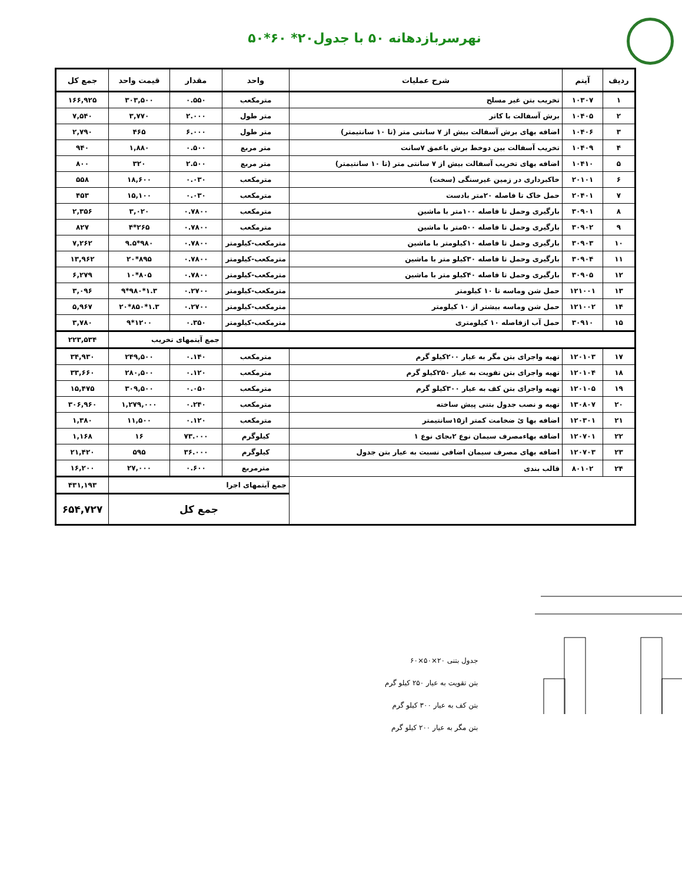نهرسربازدهانه ۵۰ با جدول۲۰* ۶۰*۵۰
| ردیف | آیتم | شرح عملیات | واحد | مقدار | قیمت واحد | جمع کل |
| --- | --- | --- | --- | --- | --- | --- |
| ۱ | ۱۰۳۰۷ | تخریب بتن غیر مسلح | مترمکعب | ۰.۵۵۰ | ۳۰۳,۵۰۰ | ۱۶۶,۹۲۵ |
| ۲ | ۱۰۴۰۵ | برش آسفالت با کاتر | متر طول | ۲.۰۰۰ | ۳,۷۷۰ | ۷,۵۴۰ |
| ۳ | ۱۰۴۰۶ | اضافه بهای برش آسفالت بیش از ۷ سانتی متر (تا ۱۰ سانتیمتر) | متر طول | ۶.۰۰۰ | ۴۶۵ | ۲,۷۹۰ |
| ۴ | ۱۰۴۰۹ | تخریب آسفالت بین دوخط برش باعمق ۷سانت | متر مربع | ۰.۵۰۰ | ۱,۸۸۰ | ۹۴۰ |
| ۵ | ۱۰۴۱۰ | اضافه بهای تخریب آسفالت بیش از ۷ سانتی متر (تا ۱۰ سانتیمتر) | متر مربع | ۲.۵۰۰ | ۳۲۰ | ۸۰۰ |
| ۶ | ۲۰۱۰۱ | خاکبرداری در زمین غیرسنگی (سخت) | مترمکعب | ۰.۰۳۰ | ۱۸,۶۰۰ | ۵۵۸ |
| ۷ | ۲۰۴۰۱ | حمل خاک تا فاصله ۲۰متر بادست | مترمکعب | ۰.۰۳۰ | ۱۵,۱۰۰ | ۴۵۳ |
| ۸ | ۳۰۹۰۱ | بارگیری وحمل تا فاصله ۱۰۰متر با ماشین | مترمکعب | ۰.۷۸۰۰ | ۳,۰۲۰ | ۲,۳۵۶ |
| ۹ | ۳۰۹۰۲ | بارگیری وحمل تا فاصله ۵۰۰متر با ماشین | مترمکعب | ۰.۷۸۰۰ | ۲۶۵*۴ | ۸۲۷ |
| ۱۰ | ۳۰۹۰۳ | بارگیری وحمل تا فاصله ۱۰کیلومتر با ماشین | مترمکعب-کیلومتر | ۰.۷۸۰۰ | ۹۸۰*۹.۵ | ۷,۲۶۲ |
| ۱۱ | ۳۰۹۰۴ | بارگیری وحمل تا فاصله ۳۰کیلو متر با ماشین | مترمکعب-کیلومتر | ۰.۷۸۰۰ | ۸۹۵*۲۰ | ۱۳,۹۶۲ |
| ۱۲ | ۳۰۹۰۵ | بارگیری وحمل تا فاصله ۴۰کیلو متر با ماشین | مترمکعب-کیلومتر | ۰.۷۸۰۰ | ۸۰۵*۱۰ | ۶,۲۷۹ |
| ۱۳ | ۱۲۱۰۰۱ | حمل شن وماسه تا ۱۰ کیلومتر | مترمکعب-کیلومتر | ۰.۲۷۰۰ | ۱.۳*۹۸۰*۹ | ۳,۰۹۶ |
| ۱۴ | ۱۲۱۰۰۲ | حمل شن وماسه بیشتر از ۱۰ کیلومتر | مترمکعب-کیلومتر | ۰.۲۷۰۰ | ۱.۳*۸۵۰*۲۰ | ۵,۹۶۷ |
| ۱۵ | ۳۰۹۱۰ | حمل آب ازفاصله ۱۰ کیلومتری | مترمکعب-کیلومتر | ۰.۳۵۰ | ۱۲۰۰*۹ | ۳,۷۸۰ |
| | | | | جمع آیتمهای تخریب | | ۲۲۳,۵۳۴ |
| ۱۷ | ۱۲۰۱۰۳ | تهیه واجرای بتن مگر به عیار ۲۰۰کیلو گرم | مترمکعب | ۰.۱۴۰ | ۲۴۹,۵۰۰ | ۳۴,۹۳۰ |
| ۱۸ | ۱۲۰۱۰۴ | تهیه واجرای بتن تقویت به عیار ۲۵۰کیلو گرم | مترمکعب | ۰.۱۲۰ | ۲۸۰,۵۰۰ | ۳۳,۶۶۰ |
| ۱۹ | ۱۲۰۱۰۵ | تهیه واجرای بتن کف به عیار ۳۰۰کیلو گرم | مترمکعب | ۰.۰۵۰ | ۳۰۹,۵۰۰ | ۱۵,۴۷۵ |
| ۲۰ | ۱۳۰۸۰۷ | تهیه و نصب جدول بتنی پیش ساخته | مترمکعب | ۰.۲۴۰ | ۱,۲۷۹,۰۰۰ | ۳۰۶,۹۶۰ |
| ۲۱ | ۱۲۰۳۰۱ | اضافه بها ئ ضخامت کمتر از۱۵سانتیمتر | مترمکعب | ۰.۱۲۰ | ۱۱,۵۰۰ | ۱,۳۸۰ |
| ۲۲ | ۱۲۰۷۰۱ | اضافه بهاءمصرف سیمان نوع ۲بجای نوع ۱ | کیلوگرم | ۷۳.۰۰۰ | ۱۶ | ۱,۱۶۸ |
| ۲۳ | ۱۲۰۷۰۳ | اضافه بهای مصرف سیمان اضافی نسبت به عیار بتن جدول | کیلوگرم | ۳۶.۰۰۰ | ۵۹۵ | ۲۱,۴۲۰ |
| ۲۴ | ۸۰۱۰۲ | قالب بندی | مترمربع | ۰.۶۰۰ | ۲۷,۰۰۰ | ۱۶,۲۰۰ |
| | | | جمع آیتمهای اجرا | | | ۴۳۱,۱۹۳ |
| | | | جمع کل | | | ۶۵۴,۷۲۷ |
جدول بتنی ۲۰×۵۰×۶۰
بتن تقویت به عیار ۲۵۰ کیلو گرم
بتن کف به عیار ۳۰۰ کیلو گرم
بتن مگر به عیار ۲۰۰ کیلو گرم